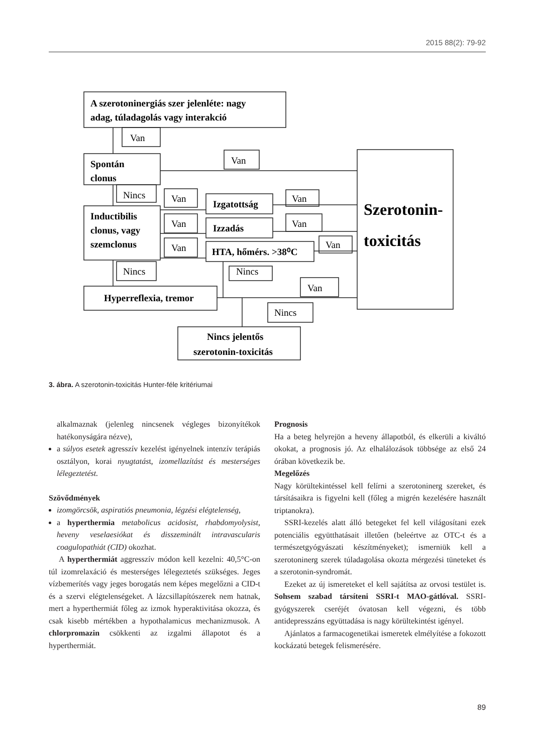2015 88(2): 79-92
A szerotoninergiás szer jelenléte: nagy
adag, túladagolás vagy interakció
Spontán
clonus
Inductibilis
clonus, vagy
szemclonus
Izgatottság
Izzadás
HTA, hőmérs. >38⁰C
Hyperreflexia, tremor
Nincs jelentős
szerotonin-toxicitás
Szerotonin-
toxicitás
Van
Van
Nincs
Van
Van
Van
Van
Van
Van
Nincs
Nincs
Van
Nincs
3. ábra. A szerotonin-toxicitás Hunter-féle kritériumai
alkalmaznak (jelenleg nincsenek végleges bizonyítékok hatékonyságára nézve),
a súlyos esetek agresszív kezelést igényelnek intenzív terápiás osztályon, korai nyugtatást, izomellazítást és mesterséges lélegeztetést.
Szövődmények
izomgörcsök, aspiratiós pneumonia, légzési elégtelenség,
a hyperthermia metabolicus acidosist, rhabdomyolysist, heveny veselaesiókat és disszeminált intravascularis coagulopathiát (CID) okozhat.
A hyperthermiát aggresszív módon kell kezelni: 40,5°C-on túl izomrelaxáció és mesterséges lélegeztetés szükséges. Jeges vízbemerítés vagy jeges borogatás nem képes megelőzni a CID-t és a szervi elégtelenségeket. A lázcsillapítószerek nem hatnak, mert a hyperthermiát főleg az izmok hyperaktivitása okozza, és csak kisebb mértékben a hypothalamicus mechanizmusok. A chlorpromazin csökkenti az izgalmi állapotot és a hyperthermiát.
Prognosis
Ha a beteg helyrejön a heveny állapotból, és elkerüli a kiváltó okokat, a prognosis jó. Az elhalálozások többsége az első 24 órában következik be.
Megelőzés
Nagy körültekintéssel kell felírni a szerotoninerg szereket, és társításaikra is figyelni kell (főleg a migrén kezelésére használt triptanokra).
SSRI-kezelés alatt álló betegeket fel kell világosítani ezek potenciális együtthatásait illetően (beleértve az OTC-t és a természetgyógyászati készítményeket); ismerniük kell a szerotoninerg szerek túladagolása okozta mérgezési tüneteket és a szerotonin-syndromát.
Ezeket az új ismereteket el kell sajátítsa az orvosi testület is. Sohsem szabad társíteni SSRI-t MAO-gátlóval. SSRI-gyógyszerek cseréjét óvatosan kell végezni, és több antidepresszáns együttadása is nagy körültekintést igényel.
Ajánlatos a farmacogenetikai ismeretek elmélyítése a fokozott kockázatú betegek felismerésére.
89